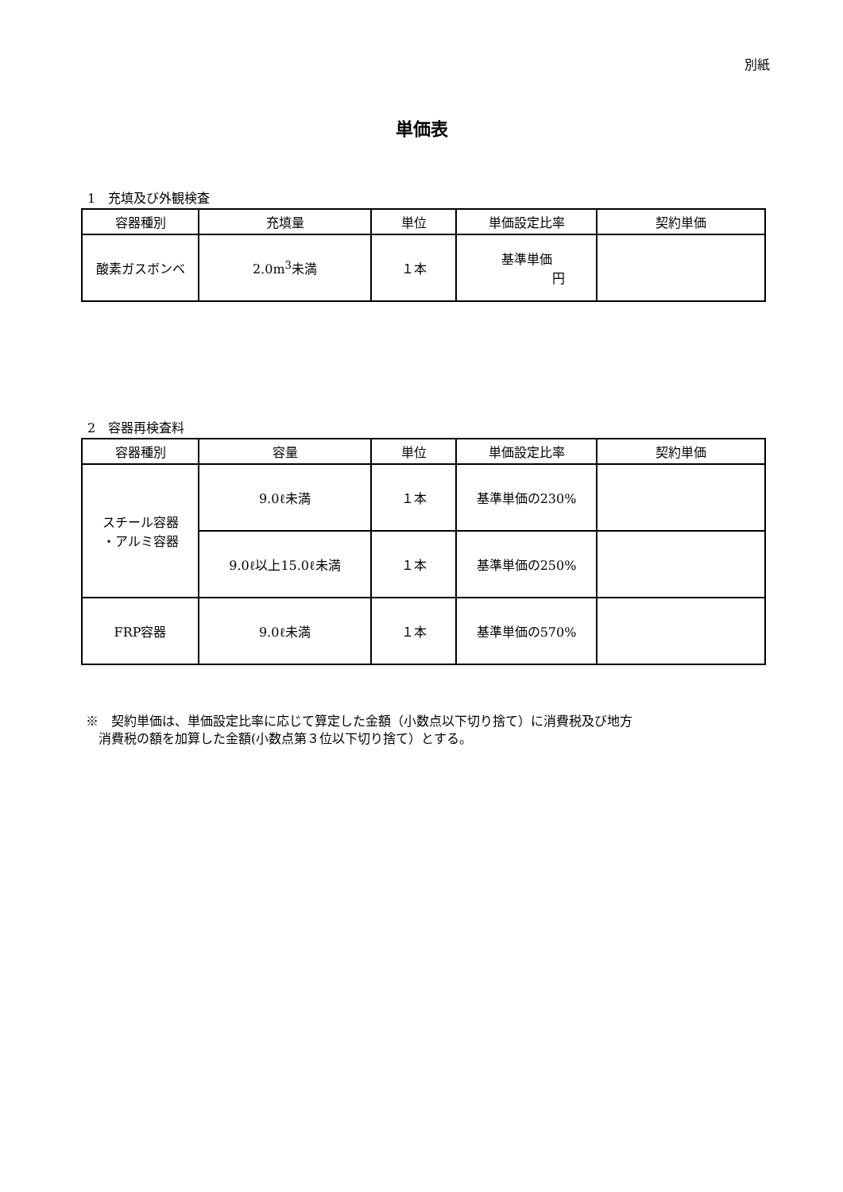別紙
単価表
1　充填及び外観検査
| 容器種別 | 充填量 | 単位 | 単価設定比率 | 契約単価 |
| --- | --- | --- | --- | --- |
| 酸素ガスボンベ | 2.0m<sup>3</sup>未満 | １本 | 基準単価 円 | |
2　容器再検査料
| 容器種別 | 容量 | 単位 | 単価設定比率 | 契約単価 |
| --- | --- | --- | --- | --- |
| スチール容器 ・アルミ容器 | 9.0ℓ未満 | １本 | 基準単価の230% | |
| | 9.0ℓ以上15.0ℓ未満 | １本 | 基準単価の250% | |
| FRP容器 | 9.0ℓ未満 | １本 | 基準単価の570% | |
※　契約単価は、単価設定比率に応じて算定した金額（小数点以下切り捨て）に消費税及び地方
　消費税の額を加算した金額(小数点第３位以下切り捨て）とする。